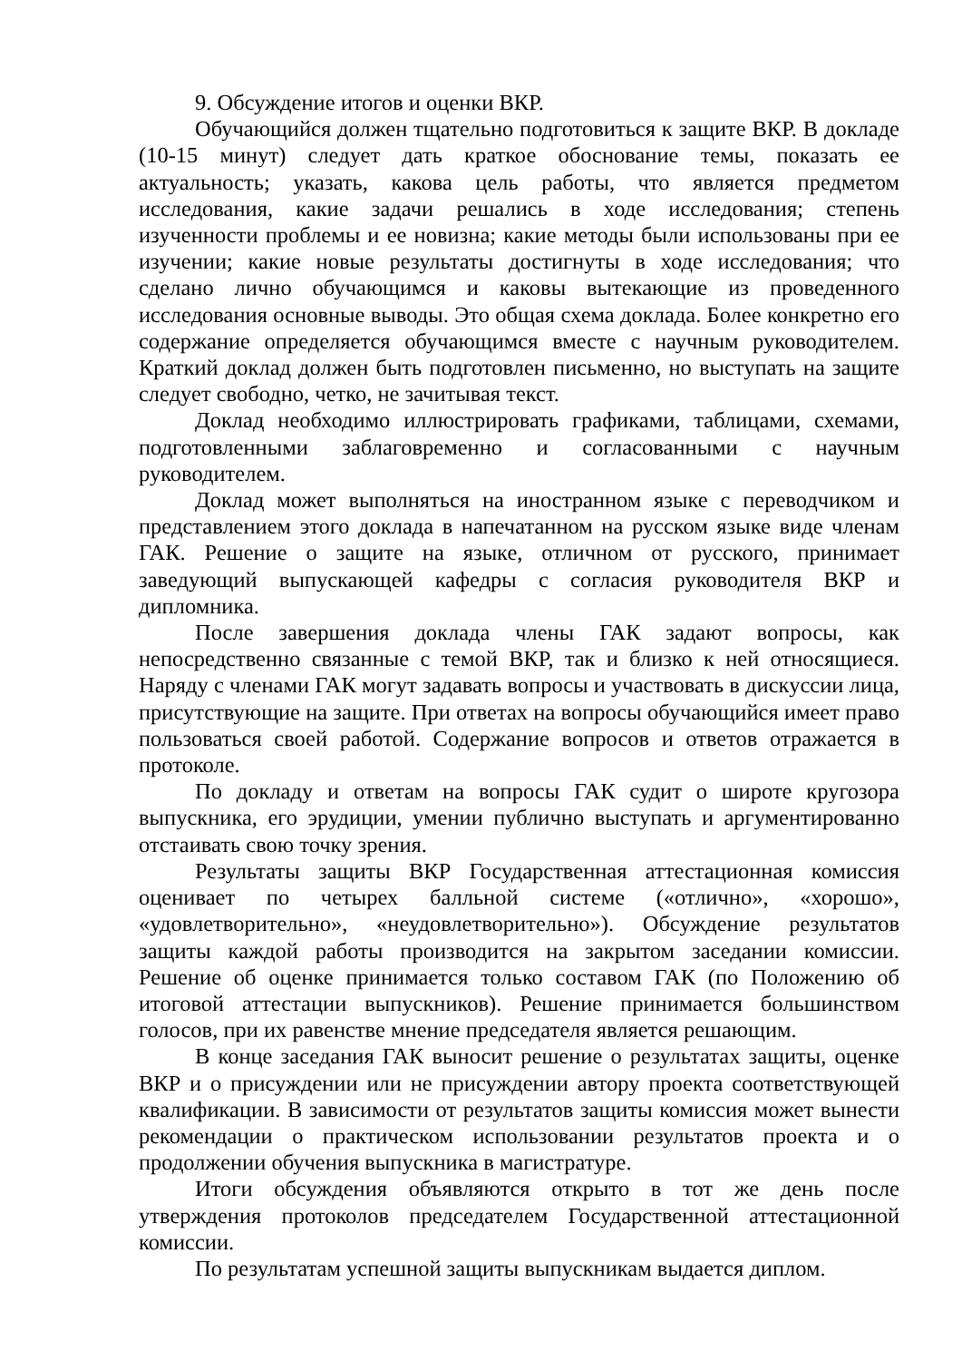9. Обсуждение итогов и оценки ВКР.
Обучающийся должен тщательно подготовиться к защите ВКР. В докладе (10-15 минут) следует дать краткое обоснование темы, показать ее актуальность; указать, какова цель работы, что является предметом исследования, какие задачи решались в ходе исследования; степень изученности проблемы и ее новизна; какие методы были использованы при ее изучении; какие новые результаты достигнуты в ходе исследования; что сделано лично обучающимся и каковы вытекающие из проведенного исследования основные выводы. Это общая схема доклада. Более конкретно его содержание определяется обучающимся вместе с научным руководителем. Краткий доклад должен быть подготовлен письменно, но выступать на защите следует свободно, четко, не зачитывая текст.
Доклад необходимо иллюстрировать графиками, таблицами, схемами, подготовленными заблаговременно и согласованными с научным руководителем.
Доклад может выполняться на иностранном языке с переводчиком и представлением этого доклада в напечатанном на русском языке виде членам ГАК. Решение о защите на языке, отличном от русского, принимает заведующий выпускающей кафедры с согласия руководителя ВКР и дипломника.
После завершения доклада члены ГАК задают вопросы, как непосредственно связанные с темой ВКР, так и близко к ней относящиеся. Наряду с членами ГАК могут задавать вопросы и участвовать в дискуссии лица, присутствующие на защите. При ответах на вопросы обучающийся имеет право пользоваться своей работой. Содержание вопросов и ответов отражается в протоколе.
По докладу и ответам на вопросы ГАК судит о широте кругозора выпускника, его эрудиции, умении публично выступать и аргументированно отстаивать свою точку зрения.
Результаты защиты ВКР Государственная аттестационная комиссия оценивает по четырех балльной системе («отлично», «хорошо», «удовлетворительно», «неудовлетворительно»). Обсуждение результатов защиты каждой работы производится на закрытом заседании комиссии. Решение об оценке принимается только составом ГАК (по Положению об итоговой аттестации выпускников). Решение принимается большинством голосов, при их равенстве мнение председателя является решающим.
В конце заседания ГАК выносит решение о результатах защиты, оценке ВКР и о присуждении или не присуждении автору проекта соответствующей квалификации. В зависимости от результатов защиты комиссия может вынести рекомендации о практическом использовании результатов проекта и о продолжении обучения выпускника в магистратуре.
Итоги обсуждения объявляются открыто в тот же день после утверждения протоколов председателем Государственной аттестационной комиссии.
По результатам успешной защиты выпускникам выдается диплом.